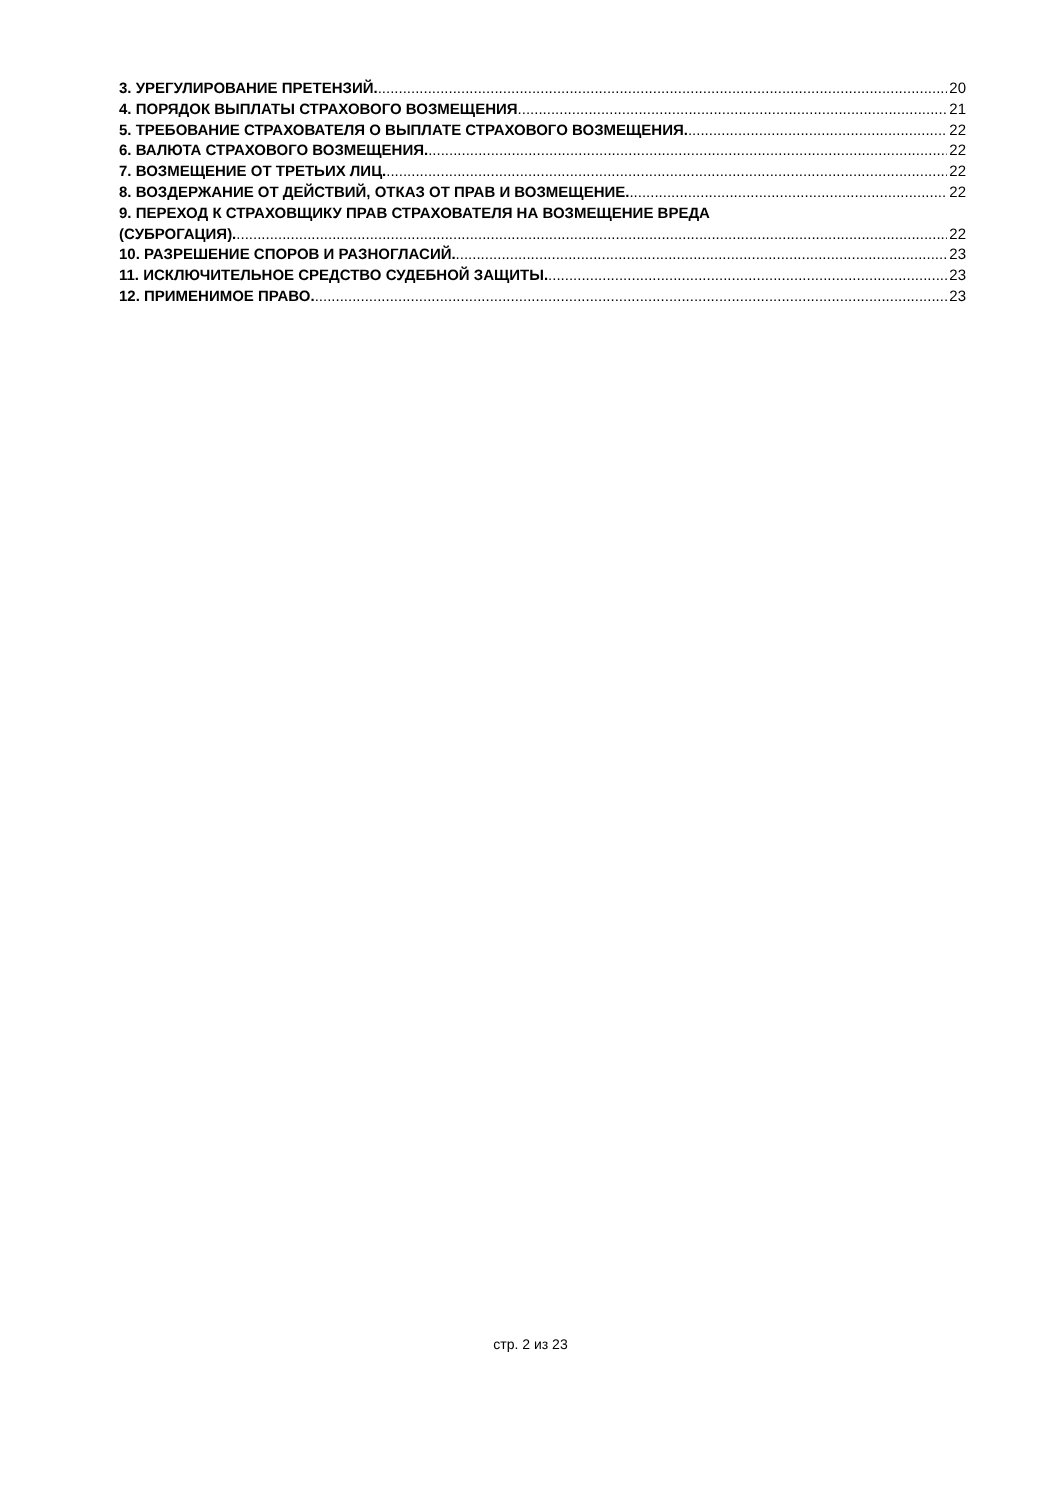3. УРЕГУЛИРОВАНИЕ ПРЕТЕНЗИЙ. 20
4. ПОРЯДОК ВЫПЛАТЫ СТРАХОВОГО ВОЗМЕЩЕНИЯ 21
5. ТРЕБОВАНИЕ СТРАХОВАТЕЛЯ О ВЫПЛАТЕ СТРАХОВОГО ВОЗМЕЩЕНИЯ. 22
6. ВАЛЮТА СТРАХОВОГО ВОЗМЕЩЕНИЯ. 22
7. ВОЗМЕЩЕНИЕ ОТ ТРЕТЬИХ ЛИЦ. 22
8. ВОЗДЕРЖАНИЕ ОТ ДЕЙСТВИЙ, ОТКАЗ ОТ ПРАВ И ВОЗМЕЩЕНИЕ. 22
9. ПЕРЕХОД К СТРАХОВЩИКУ ПРАВ СТРАХОВАТЕЛЯ НА ВОЗМЕЩЕНИЕ ВРЕДА
(СУБРОГАЦИЯ). 22
10. РАЗРЕШЕНИЕ СПОРОВ И РАЗНОГЛАСИЙ. 23
11. ИСКЛЮЧИТЕЛЬНОЕ СРЕДСТВО СУДЕБНОЙ ЗАЩИТЫ. 23
12. ПРИМЕНИМОЕ ПРАВО. 23
стр. 2 из 23